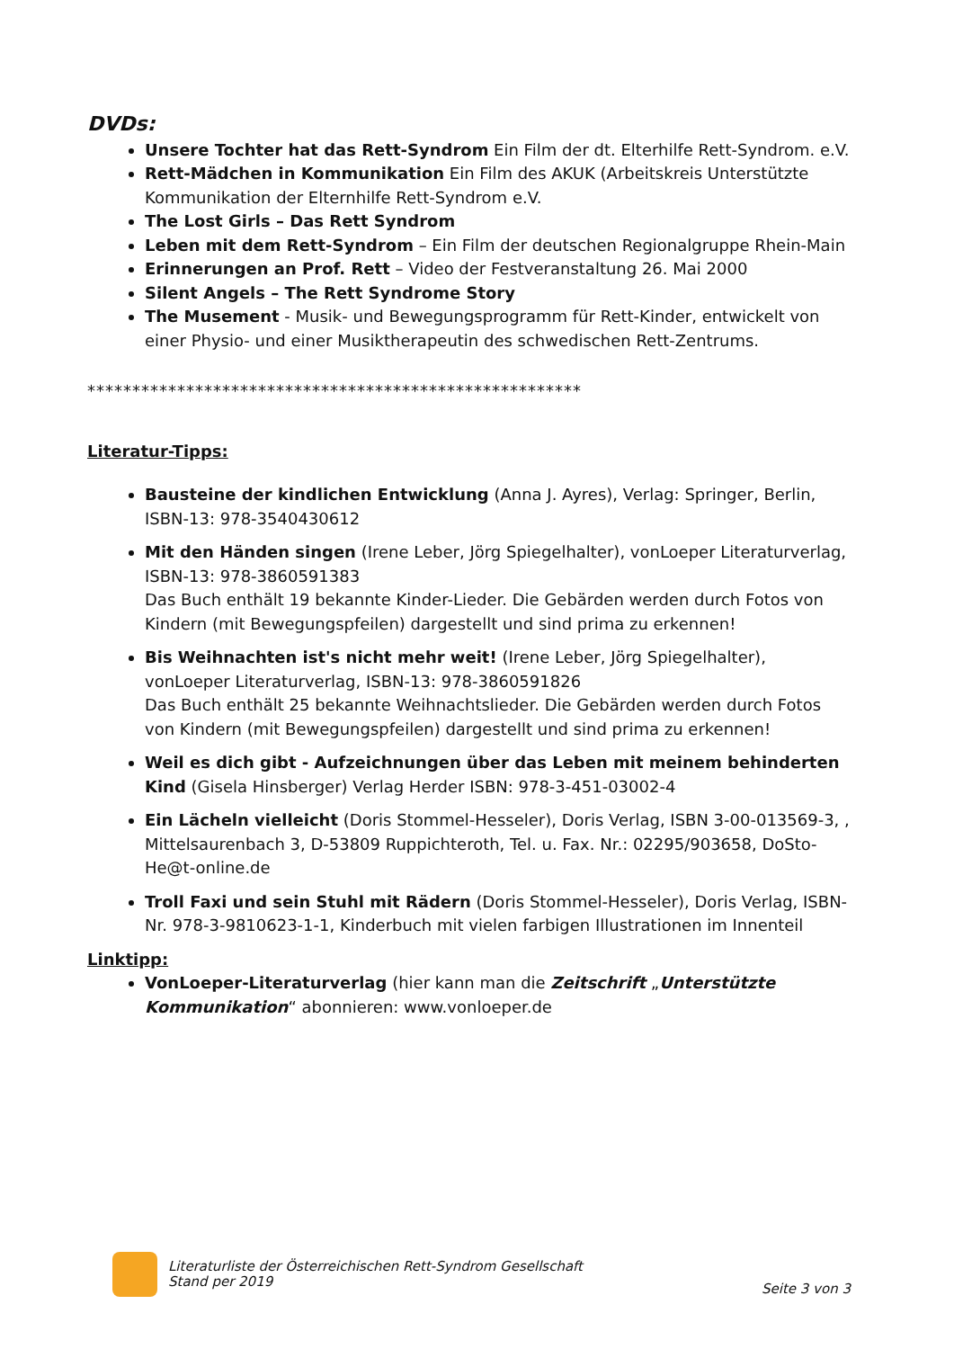DVDs:
Unsere Tochter hat das Rett-Syndrom Ein Film der dt. Elterhilfe Rett-Syndrom. e.V.
Rett-Mädchen in Kommunikation Ein Film des AKUK (Arbeitskreis Unterstützte Kommunikation der Elternhilfe Rett-Syndrom e.V.
The Lost Girls – Das Rett Syndrom
Leben mit dem Rett-Syndrom – Ein Film der deutschen Regionalgruppe Rhein-Main
Erinnerungen an Prof. Rett – Video der Festveranstaltung 26. Mai 2000
Silent Angels – The Rett Syndrome Story
The Musement - Musik- und Bewegungsprogramm für Rett-Kinder, entwickelt von einer Physio- und einer Musiktherapeutin des schwedischen Rett-Zentrums.
*******************************************************
Literatur-Tipps:
Bausteine der kindlichen Entwicklung (Anna J. Ayres), Verlag: Springer, Berlin, ISBN-13: 978-3540430612
Mit den Händen singen (Irene Leber, Jörg Spiegelhalter), vonLoeper Literaturverlag, ISBN-13: 978-3860591383
Das Buch enthält 19 bekannte Kinder-Lieder. Die Gebärden werden durch Fotos von Kindern (mit Bewegungspfeilen) dargestellt und sind prima zu erkennen!
Bis Weihnachten ist's nicht mehr weit! (Irene Leber, Jörg Spiegelhalter), vonLoeper Literaturverlag, ISBN-13: 978-3860591826
Das Buch enthält 25 bekannte Weihnachtslieder. Die Gebärden werden durch Fotos von Kindern (mit Bewegungspfeilen) dargestellt und sind prima zu erkennen!
Weil es dich gibt - Aufzeichnungen über das Leben mit meinem behinderten Kind (Gisela Hinsberger) Verlag Herder ISBN: 978-3-451-03002-4
Ein Lächeln vielleicht (Doris Stommel-Hesseler), Doris Verlag, ISBN 3-00-013569-3, , Mittelsaurenbach 3, D-53809 Ruppichteroth, Tel. u. Fax. Nr.: 02295/903658, DoSto-He@t-online.de
Troll Faxi und sein Stuhl mit Rädern (Doris Stommel-Hesseler), Doris Verlag, ISBN-Nr. 978-3-9810623-1-1, Kinderbuch mit vielen farbigen Illustrationen im Innenteil
Linktipp:
VonLoeper-Literaturverlag (hier kann man die Zeitschrift „Unterstützte Kommunikation“ abonnieren: www.vonloeper.de
Literaturliste der Österreichischen Rett-Syndrom Gesellschaft
Stand per 2019
Seite 3 von 3